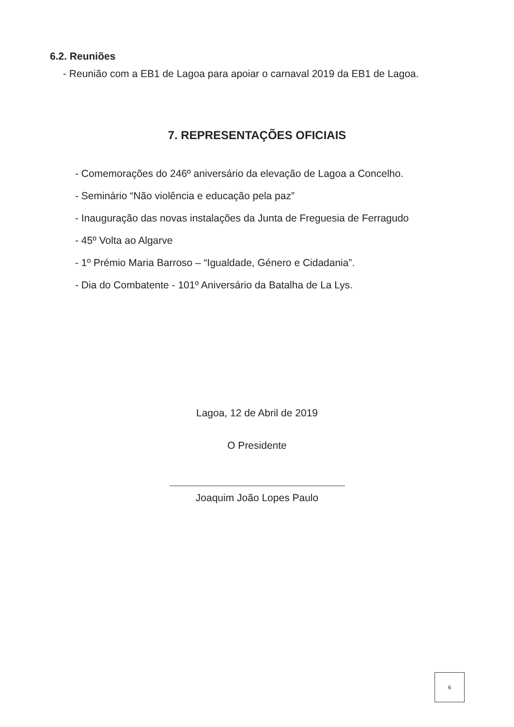6.2. Reuniões
- Reunião com a EB1 de Lagoa para apoiar o carnaval 2019 da EB1 de Lagoa.
7. REPRESENTAÇÕES OFICIAIS
- Comemorações do 246º aniversário da elevação de Lagoa a Concelho.
- Seminário “Não violência e educação pela paz”
- Inauguração das novas instalações da Junta de Freguesia de Ferragudo
- 45º Volta ao Algarve
- 1º Prémio Maria Barroso – “Igualdade, Género e Cidadania”.
- Dia do Combatente - 101º Aniversário da Batalha de La Lys.
Lagoa, 12 de Abril de 2019
O Presidente
Joaquim João Lopes Paulo
6